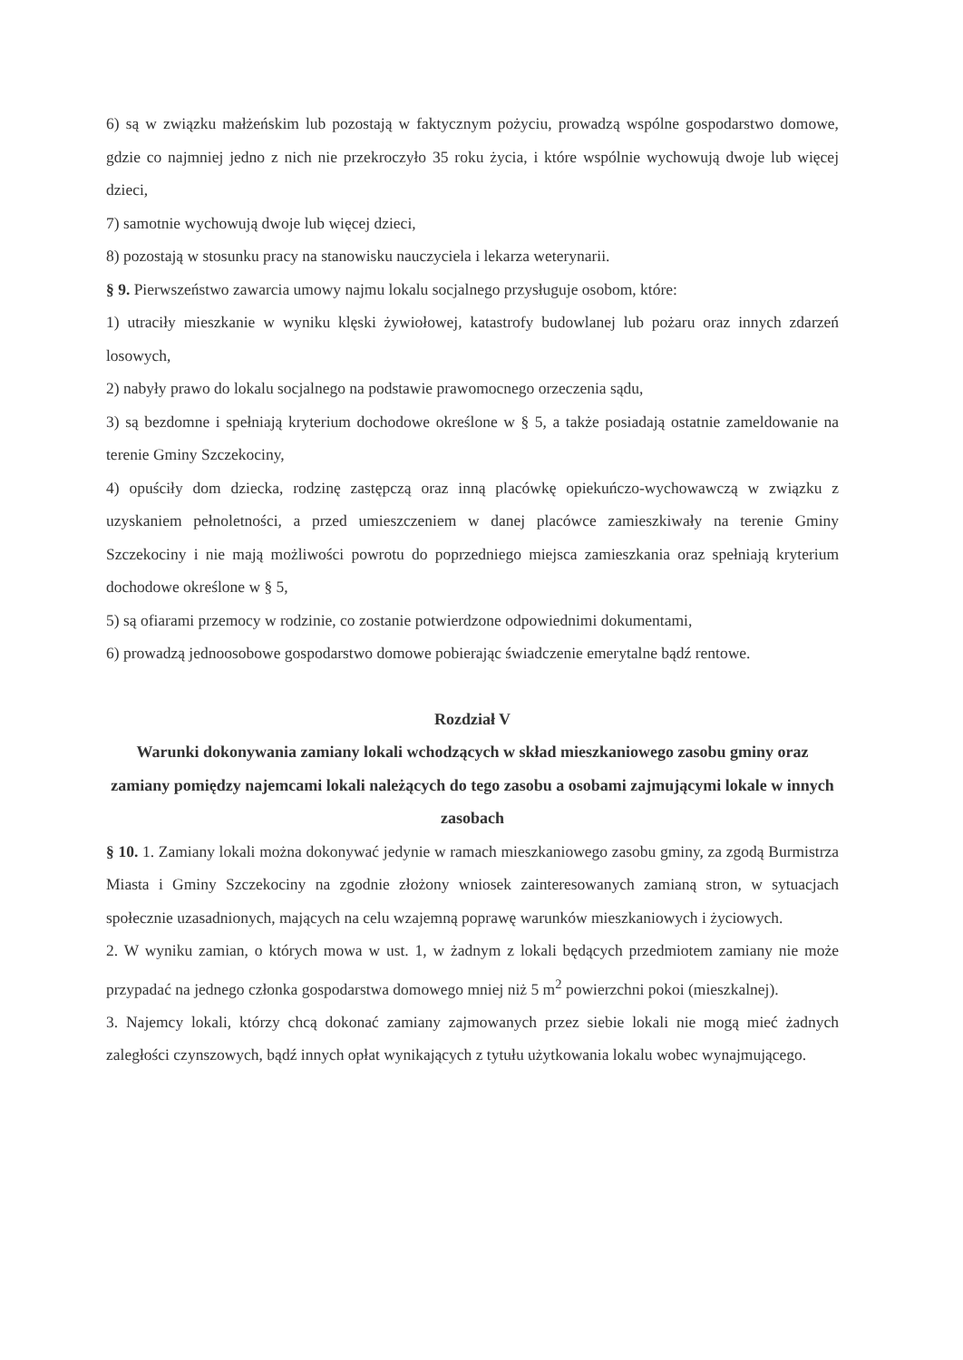6) są w związku małżeńskim lub pozostają w faktycznym pożyciu, prowadzą wspólne gospodarstwo domowe, gdzie co najmniej jedno z nich nie przekroczyło 35 roku życia, i które wspólnie wychowują dwoje lub więcej dzieci,
7) samotnie wychowują dwoje lub więcej dzieci,
8) pozostają w stosunku pracy na stanowisku nauczyciela i lekarza weterynarii.
§ 9. Pierwszeństwo zawarcia umowy najmu lokalu socjalnego przysługuje osobom, które:
1) utraciły mieszkanie w wyniku klęski żywiołowej, katastrofy budowlanej lub pożaru oraz innych zdarzeń losowych,
2) nabyły prawo do lokalu socjalnego na podstawie prawomocnego orzeczenia sądu,
3) są bezdomne i spełniają kryterium dochodowe określone w § 5, a także posiadają ostatnie zameldowanie na terenie Gminy Szczekociny,
4) opuściły dom dziecka, rodzinę zastępczą oraz inną placówkę opiekuńczo-wychowawczą w związku z uzyskaniem pełnoletności, a przed umieszczeniem w danej placówce zamieszkiwały na terenie Gminy Szczekociny i nie mają możliwości powrotu do poprzedniego miejsca zamieszkania oraz spełniają kryterium dochodowe określone w § 5,
5) są ofiarami przemocy w rodzinie, co zostanie potwierdzone odpowiednimi dokumentami,
6) prowadzą jednoosobowe gospodarstwo domowe pobierając świadczenie emerytalne bądź rentowe.
Rozdział V
Warunki dokonywania zamiany lokali wchodzących w skład mieszkaniowego zasobu gminy oraz zamiany pomiędzy najemcami lokali należących do tego zasobu a osobami zajmującymi lokale w innych zasobach
§ 10. 1. Zamiany lokali można dokonywać jedynie w ramach mieszkaniowego zasobu gminy, za zgodą Burmistrza Miasta i Gminy Szczekociny na zgodnie złożony wniosek zainteresowanych zamianą stron, w sytuacjach społecznie uzasadnionych, mających na celu wzajemną poprawę warunków mieszkaniowych i życiowych.
2. W wyniku zamian, o których mowa w ust. 1, w żadnym z lokali będących przedmiotem zamiany nie może przypadać na jednego członka gospodarstwa domowego mniej niż 5 m<sup>2</sup> powierzchni pokoi (mieszkalnej).
3. Najemcy lokali, którzy chcą dokonać zamiany zajmowanych przez siebie lokali nie mogą mieć żadnych zaległości czynszowych, bądź innych opłat wynikających z tytułu użytkowania lokalu wobec wynajmującego.